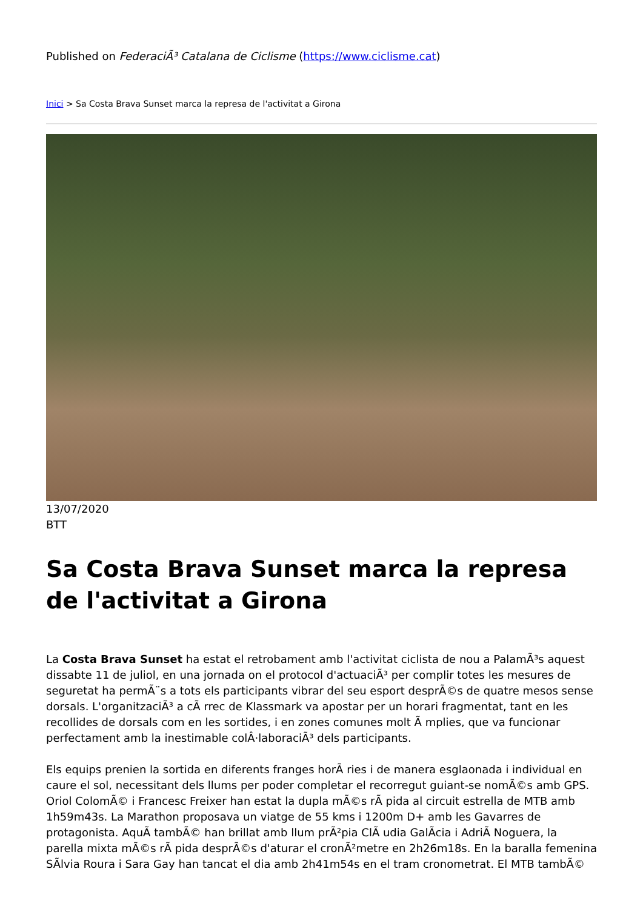Published on FederaciÃ³ Catalana de Ciclisme (https://www.ciclisme.cat)
Inici > Sa Costa Brava Sunset marca la represa de l'activitat a Girona
13/07/2020
BTT
Sa Costa Brava Sunset marca la represa de l'activitat a Girona
La Costa Brava Sunset ha estat el retrobament amb l'activitat ciclista de nou a PalamÃ³s aquest dissabte 11 de juliol, en una jornada on el protocol d'actuaciÃ³ per complir totes les mesures de seguretat ha permÃ¨s a tots els participants vibrar del seu esport desprÃ©s de quatre mesos sense dorsals. L'organitzaciÃ³ a cÃ rrec de Klassmark va apostar per un horari fragmentat, tant en les recollides de dorsals com en les sortides, i en zones comunes molt Ã mplies, que va funcionar perfectament amb la inestimable colÂ·laboraciÃ³ dels participants.
Els equips prenien la sortida en diferents franges horÃ ries i de manera esglaonada i individual en caure el sol, necessitant dels llums per poder completar el recorregut guiant-se nomÃ©s amb GPS. Oriol ColomÃ© i Francesc Freixer han estat la dupla mÃ©s rÃ pida al circuit estrella de MTB amb 1h59m43s. La Marathon proposava un viatge de 55 kms i 1200m D+ amb les Gavarres de protagonista. AquÃ tambÃ© han brillat amb llum prÃ²pia ClÃ udia GalÃcia i AdriÃ Noguera, la parella mixta mÃ©s rÃ pida desprÃ©s d'aturar el cronÃ²metre en 2h26m18s. En la baralla femenina SÃlvia Roura i Sara Gay han tancat el dia amb 2h41m54s en el tram cronometrat. El MTB tambÃ©